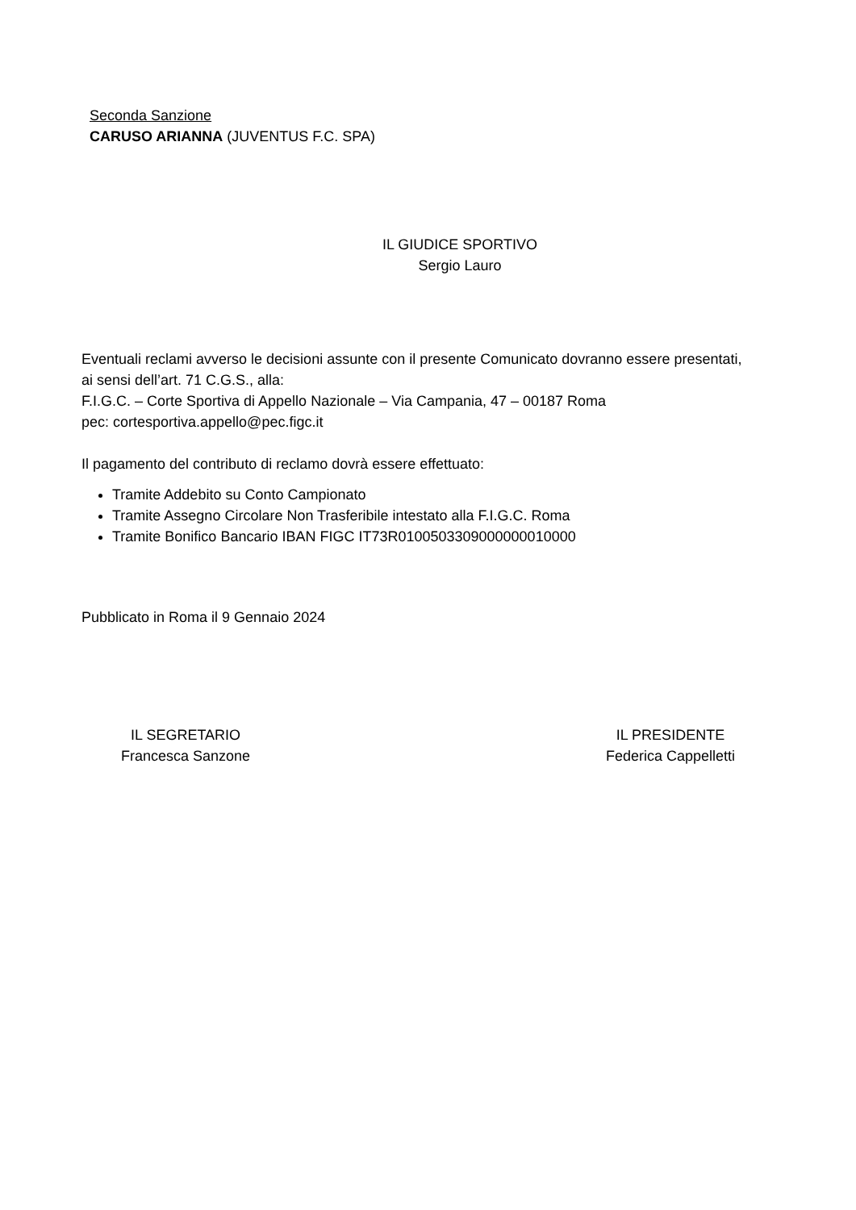Seconda Sanzione
CARUSO ARIANNA (JUVENTUS F.C. SPA)
IL GIUDICE SPORTIVO
Sergio Lauro
Eventuali reclami avverso le decisioni assunte con il presente Comunicato dovranno essere presentati, ai sensi dell’art. 71 C.G.S., alla:
F.I.G.C. – Corte Sportiva di Appello Nazionale – Via Campania, 47 – 00187 Roma
pec: cortesportiva.appello@pec.figc.it
Il pagamento del contributo di reclamo dovrà essere effettuato:
Tramite Addebito su Conto Campionato
Tramite Assegno Circolare Non Trasferibile intestato alla F.I.G.C. Roma
Tramite Bonifico Bancario IBAN FIGC IT73R0100503309000000010000
Pubblicato in Roma il 9 Gennaio 2024
IL SEGRETARIO
Francesca Sanzone
IL PRESIDENTE
Federica Cappelletti